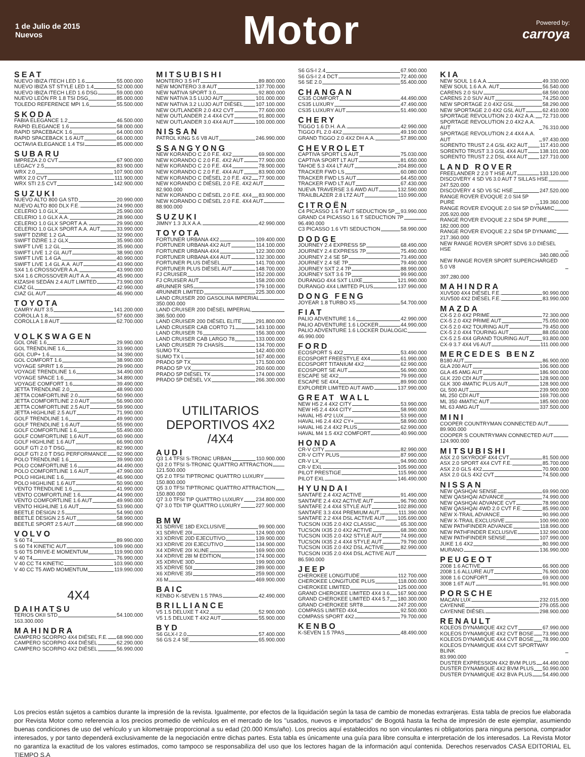1 de Julio de 2015
Nuevos
Motor
Powered by:
carroya
SEAT
NUEVO IBIZA ITECH LED 1.6 55.000.000
NUEVO IBIZA ST STYLE LED 1.4 52.000.000
NUEVO IBIZA ITECH LED 1.6 DSG 59.000.000
NUEVO LEÓN FR 1.8 TSI DSG 85.000.000
TOLEDO REFERENCE MPI 1.6 55.500.000
SKODA
FABIA ELEGANCE 1.2 46.500.000
RAPID ELEGANCE 1.6 58.000.000
RAPID SPACEBACK 1.6 64.000.000
RAPID SPACEBACK 1.6 AUT 66.000.000
OCTAVIA ELEGANCE 1.4 TSI 85.000.000
SUBARU
IMPREZA 2.0 CVT 67.900.000
LEGACY 2.5 83.900.000
WRX 2.0 107.900.000
WRX 2.0 CVT 111.900.000
WRX STI 2.5 CVT 142.900.000
SUZUKI
NUEVO ALTO 800 GA STD 20.990.000
NUEVO ALTO 800 DLX F.E. 24.990.000
CELERIO 1.0 GLX 25.990.000
CELERIO 1.0 GLX A.A. 28.990.000
CELERIO 1.0 GLX SPORT A.A. 29.990.000
CELERIO 1.0 GLX SPORT A.A. AUT 33.990.000
SWIFT DZIRE 1.2 GA 32.990.000
SWIFT DZIRE 1.2 GLX 35.990.000
SWIFT LIVE 1.2 GL 35.990.000
SWIFT LIVE 1.2 GL AUT 38.990.000
SWIFT LIVE 1.4 GA 40.990.000
SWIFT LIVE 1.4 GL A.A. AUT 43.990.000
SX4 1.6 CROSSOVER A.A. 43.990.000
SX4 1.6 CROSSOVER AUT A.A. 45.990.000
KIZASHI SEDÁN 2.4 AUT LIMITED 73.990.000
CIAZ GL 42.990.000
CIAZ GL AUT 46.990.000
TOYOTA
CAMRY AUT 3.5 141.200.000
COROLLA 1.8 57.600.000
COROLLA 1.8 AUT 62.700.000
VOLKSWAGEN
GOL ONE 1.6 29.990.000
GOL TRENDLINE 1.6 33.990.000
GOL CUP+ 1.6 34.390.000
GOL COMFORT 1.6 38.990.000
VOYAGE SPIRIT 1.6 29.990.000
VOYAGE TRENDLINE 1.6 34.490.000
VOYAGE SPACE 1.6 34.890.000
VOYAGE COMFORT 1.6 39.490.000
JETTA TRENDLINE 2.0 48.990.000
JETTA COMFORTLINE 2.0 50.990.000
JETTA COMFORTLINE 2.0 AUT 56.990.000
JETTA COMFORTLINE 2.5 AUT 59.990.000
JETTA HIGHLINE 2.5 AUT 71.990.000
GOLF TRENDLINE 1.6 49.990.000
GOLF TRENDLINE 1.6 AUT 55.990.000
GOLF COMFORTLINE 1.6 55.490.000
GOLF COMFORTLINE 1.6 AUT 60.990.000
GOLF HIGHLINE 1.6 AUT 66.990.000
GOLF GTI 2.0 T DSG 82.990.000
GOLF GTI 2.0 T DSG PERFORMANCE 92.990.000
POLO TRENDLINE 1.6 39.990.000
POLO COMFORTLINE 1.6 44.490.000
POLO COMFORTLINE 1.6 AUT 47.990.000
POLO HIGHLINE 1.6 46.990.000
POLO HIGHLINE 1.6 AUT 50.990.000
VENTO TRENDLINE 1.6 41.990.000
VENTO COMFORTLINE 1.6 44.990.000
VENTO COMFORTLINE 1.6 AUT 49.990.000
VENTO HIGHLINE 1.6 AUT 53.990.000
BEETLE DESIGN 2.5 54.990.000
BEETLE DESIGN 2.5 AUT 58.990.000
BEETLE SPORT 2.5 AUT 68.990.000
VOLVO
S 60 T4 89.990.000
S 60 T4 KINETIC AUT 109.990.000
S 60 T5 DRIVE-E MOMENTUM 119.990.000
V 40 T4 76.990.000
V 40 CC T4 KINETIC 103.990.000
V 40 CC T5 AWD MOMENTUM 119.990.000
4X4
DAIHATSU
TERIOS OKII STD 54.100.000
163.300.000
MAHINDRA
CAMPERO SCORPIO 4X4 DIÉSEL F.E. 68.990.000
CAMPERO SCORPIO 4X4 DIÉSEL 62.290.000
CAMPERO SCORPIO 4X2 DIÉSEL 56.990.000
MITSUBISHI
MONTERO 3.5 HT 89.800.000
NEW MONTERO 3.8 AUT 137.700.000
NEW NATIVA SPORT 3.0 92.800.000
NEW NATIVA 3.5 LUJO AUT 101.000.000
NEW NATIVA 3.2 LUJO AUT DIÉSEL 107.100.000
NEW OUTLANDER 2.0 4X2 CVT 77.600.000
NEW OUTLANDER 2.4 4X4 CVT 91.800.000
NEW OUTLANDER 3.0 4X4 AUT 100.000.000
NISSAN
PATROL KING 5.6 V8 AUT 246.990.000
SSANGYONG
NEW KORANDO C 2.0 F.E. 4X2 69.900.000
NEW KORANDO C 2.0 F.E. 4X2 AUT 77.900.000
NEW KORANDO C 2.0 F.E. 4X4 78.900.000
NEW KORANDO C 2.0 F.E. 4X4 AUT 83.900.000
NEW KORANDO C DIÉSEL 2.0 F.E. 4X2 77.900.000
NEW KORANDO C DIÉSEL 2.0 F.E. 4X2 AUT
82.900.000
NEW KORANDO C DIÉSEL 2.0 F.E. 4X4 83.900.000
NEW KORANDO C DIÉSEL 2.0 F.E. 4X4 AUT
88.900.000
SUZUKI
JIMNY 1.3 JLX A.A. 42.990.000
TOYOTA
FORTUNER URBANA 4X2 109.400.000
FORTUNER URBANA 4X2 AUT 114.100.000
FORTUNER URBANA 4X4 122.300.000
FORTUNER URBANA 4X4 AUT 132.300.000
FORTUNER PLUS DIÉSEL 141.700.000
FORTUNER PLUS DIÉSEL AUT 148.700.000
FJ CRUISER 152.200.000
FJ CRUISER AUT 158.200.000
4RUNNER SR5 179.100.000
4RUNNER LIMITED 225.300.000
LAND CRUISER 200 GASOLINA IMPERIAL
350.000.000
LAND CRUISER 200 DIÉSEL IMPERIAL
386.500.000
LAND CRUISER 200 DIÉSEL ELITE 291.800.000
LAND CRUISER CAB CORTO 71 143.100.000
LAND CRUISER 76 156.300.000
LAND CRUISER CAB LARGO 78 133.000.000
LAND CRUISER 79 CHASÍS 134.700.000
SUMO TX 142.400.000
SUMO TX L 167.400.000
PRADO 5P TX 171.500.000
PRADO 5P VX 260.600.000
PRADO 5P DIÉSEL TX 174.000.000
PRADO 5P DIÉSEL VX 266.300.000
UTILITARIOS DEPORTIVOS 4X2 /4X4
AUDI
Q3 1.4 TFSI S-TRONIC URBAN 110.900.000
Q3 2.0 TFSI S-TRONIC QUATTRO ATTRACTION
121.500.000
Q5 2.0 TFSI TIPTRONIC QUATTRO LUXURY
150.800.000
Q5 3.0 TFSI TIPTRONIC QUATTRO ATTRACTION
150.800.000
Q7 3.0 TFSI TIP QUATTRO LUXURY 234.800.000
Q7 3.0 TDI TIP QUATTRO LUXURY 227.900.000
BMW
X1 SDRIVE 18D EXCLUSIVE 99.900.000
X1 SDRIVE 20I 124.900.000
X3 XDRIVE 20D EJECUTIVO 139.900.000
X3 XDRIVE 20I EJECUTIVO 134.900.000
X4 XDRIVE 20I XLINE 169.900.000
X4 XDRIVE 28I M EDITION 174.900.000
X5 XDRIVE 30D 199.900.000
X5 XDRIVE 50I 289.900.000
X6 XDRIVE 35I 259.900.000
X6 M 469.900.000
BAIC
KENBO K-SEVEN 1.5 7PAS 42.490.000
BRILLIANCE
V5 1.5 DELUXE T 4X2 52.900.000
V5 1.5 DELUXE T 4X2 AUT 55.900.000
BYD
S6 GLX-I 2.0 57.400.000
S6 GS 2.4 SE 65.900.000
S6 GS-I 2.4 67.900.000
S6 GS-I 2.4 DCT 72.400.000
S6 SE 2.0 55.400.000
CHANGAN
CS35 COMFORT 44.490.000
CS35 LUXURY 47.490.000
CS35 LUXURY AUT 51.490.000
CHERY
TIGGO 1.6 D.H. A.A. 42.990.000
TIGGO FL 2.0 4X2 49.190.000
GRAND TIGGO 2.0 4X2 DH A.A. 57.890.000
CHEVROLET
CAPTIVA SPORT LS AUT 75.030.000
CAPTIVA SPORT LT AUT 81.650.000
TAHOE 5.3 4X4 LT AUT 204.890.000
TRACKER FWD LS 60.080.000
TRACKER FWD LS AUT 64.450.000
TRACKER FWD LT AUT 67.430.000
NUEVA TRAVERSE 3.6 AWD AUT 132.590.000
TRAILBLAZER 2.8 LTZ AUT 110.990.000
CITROËN
C4 PICASSO 1.6 T AUT SEDUCTION 5P 93.990.000
GRAND C4 PICASSO 1.6 T SEDUCTION 7P
96.490.000
C3 PICASSO 1.6 VTI SEDUCTION 58.990.000
DODGE
JOURNEY 2.4 EXPRESS 5P 68.490.000
JOURNEY 2.4 EXPRESS 7P 75.490.000
JOURNEY 2.4 SE 5P 73.490.000
JOURNEY 2.4 SE 7P 79.490.000
JOURNEY SXT 2.4 7P 88.990.000
JOURNEY SXT 3.6 7P 99.990.000
DURANGO 4X4 SXT LUXE 121.990.000
DURANGO 4X4 LIMITED PLUS 137.990.000
DONG FENG
JOYEAR 1.8 TURBO X5 54.700.000
FIAT
PALIO ADVENTURE 1.6 42.990.000
PALIO ADVENTURE 1.6 LOCKER 44.990.000
PALIO ADVENTURE 1.6 LOCKER DUALOGIC
46.990.000
FORD
ECOSPORT S 4X2 53.490.000
ECOSPORT FREESTYLE 4X4 61.990.000
ECOSPORT TITANIUM 4X2 62.990.000
ECOSPORT SE AUT 56.990.000
ESCAPE SE 4X2 79.990.000
ESCAPE SE 4X4 89.990.000
EXPLORER LIMITED AUT AWD 137.990.000
GREAT WALL
NEW H5 2.4 4X2 CITY 53.990.000
NEW H5 2.4 4X4 CITY 58.990.000
HAVAL H5 4*2 LUX 53.990.000
HAVAL H6 2.4 4X2 CY+ 58.990.000
HAVAL H6 2.4 4X2 PLUS 62.990.000
HAVAL M4 1.5 4X2 COMFORT 40.990.000
HONDA
CR-V CITY 82.990.000
CR-V CITY PLUS 87.990.000
CR-V LX 94.990.000
CR-V EXL 105.990.000
PILOT PRESTIGE 115.990.000
PILOT EXL 146.490.000
HYUNDAI
SANTAFE 2.4 4X2 ACTIVE 91.490.000
SANTAFE 2.4 4X2 ACTIVE AUT 96.790.000
SANTAFE 2.4 4X4 STYLE AUT 102.890.000
SANTAFE 3.3 4X4 PREMIUM AUT 111.390.000
SANTAFE 2.2 4X4 DSL ACTIVE AUT 105.690.000
TUCSON IX35 2.0 4X2 CLASSIC 65.300.000
TUCSON IX35 2.0 4X2 ACTIVE 68.390.000
TUCSON IX35 2.0 4X2 STYLE AUT 74.990.000
TUCSON IX35 2.4 4X4 STYLE AUT 79.790.000
TUCSON IX35 2.0 4X2 DSL ACTIVE 82.990.000
TUCSON IX35 2.0 4X4 DSL ACTIVE AUT
86.590.000
JEEP
CHEROKEE LONGITUDE 112.700.000
CHEROKEE LONGITUDE PLUS 118.000.000
CHEROKEE LIMITED 125.000.000
GRAND CHEROKEE LIMITED 4X4 3.6 167.900.000
GRAND CHEROKEE LIMITED 4X4 5.7 180.300.000
GRAND CHEROKEE SRT8 247.200.000
COMPASS LIMITED 4X4 92.500.000
COMPASS SPORT 4X2 79.700.000
KENBO
K-SEVEN 1.5 7PAS 48.490.000
KIA
NEW SOUL 1.6 A.A. 49.330.000
NEW SOUL 1.6 A.A. AUT 56.540.000
CARENS 2.0 SUV 68.590.000
CARENS 2.0 SUV AUT 74.250.000
NEW SPORTAGE 2.0 4X2 GSL 58.290.000
NEW SPORTAGE 2.0 4X2 GSL AUT 62.410.000
SPORTAGE REVOLUTION 2.0 4X2 A.A. 72.710.000
SPORTAGE REVOLUTION 2.0 4X2 A.A. AUT 76.310.000
SPORTAGE REVOLUTION 2.4 4X4 A.A. AUT 97.430.000
SORENTO TRUST 2.4 GSL 4X2 AUT 117.410.000
SORENTO TRUST 3.3 GSL 4X4 AUT 138.101.000
SORENTO TRUST 2.2 DSL 4X4 AUT 127.710.000
LAND ROVER
FREELANDER 2 2.0 T HSE AUT 133.120.000
DISCOVERY 4 SD V6 3.0 AUT 7 SILLAS HSE
247.520.000
DISCOVERY 4 SD V6 SC HSE 247.520.000
RANGE ROVER EVOQUE 2.0 SI4 5P PURE 139.360.000
RANGE ROVER EVOQUE 2.0 SI4 5P DYNAMIC
205.920.000
RANGE ROVER EVOQUE 2.2 SD4 5P PURE
182.000.000
RANGE ROVER EVOQUE 2.2 SD4 5P DYNAMIC
217.360.000
NEW RANGE ROVER SPORT SDV6 3.0 DIÉSEL HSE
340.080.000
NEW RANGE ROVER SPORT SUPERCHARGED 5.0 V8
397.280.000
MAHINDRA
XUV500 4X4 DIÉSEL F.E. 90.990.000
XUV500 4X2 DIÉSEL F.E. 83.990.000
MAZDA
CX-5 2.0 4X2 PRIME 72.300.000
CX-5 2.0 4X2 PRIME AUT 75.050.000
CX-5 2.0 4X2 TOURING AUT 79.450.000
CX-5 2.0 4X4 TOURING AUT 88.050.000
CX-5 2.5 4X4 GRAND TOURING AUT 93.800.000
CX-9 3.7 4X4 V6 AUT 111.000.000
MERCEDES BENZ
B180 AUT 86.900.000
GLA 200 AUT 106.900.000
GLA 45 AMG AUT 186.900.000
GLK 220 CDI AUT 128.900.000
GLK 300 4MATIC PLUS AUT 128.900.000
GL 500 AUT 239.900.000
ML 250 CDI AUT 169.700.000
ML 350 4MATIC AUT 185.900.000
ML 63 AMG AUT 337.500.000
MINI
COOPER COUNTRYMAN CONNECTED AUT
89.900.000
COOPER S COUNTRYMAN CONNECTED AUT
124.900.000
MITSUBISHI
ASX 2.0 SKYROOF 4X4 CVT 81.500.000
ASX 2.0 SPORT 4X4 CVT F.E. 85.700.000
ASX 2.0 GLS 4X2 70.900.000
ASX 2.0 GLS 4X2 CVT 74.500.000
NISSAN
NEW QASHQAI SENSE 69.990.000
NEW QASHQAI ADVANCE 74.990.000
NEW QASHQAI ADVANCE CVT 78.990.000
NEW QASHQAI 4WD 2.0 CVT F.E. 85.990.000
NEW X-TRAIL ADVANCE 90.990.000
NEW X-TRAIL EXCLUSIVE 100.990.000
NEW PATHFINDER ADVANCE 118.990.000
NEW PATHFINDER EXCLUSIVE 132.990.000
NEW PATHFINDER SENSE 107.990.000
JUKE 1.6 4X2 80.990.000
MURANO 136.990.000
PEUGEOT
2008 1.6 ACTIVE 66.900.000
2008 1.6 ALLURE AUT 76.900.000
3008 1.6 CONFORT 69.900.000
3008 1.6T AUT 91.900.000
PORSCHE
MACAN LUX 232.015.000
CAYENNE 279.055.000
CAYENNE DIÉSEL 298.900.000
RENAULT
KOLEOS DYNAMIQUE 4X2 CVT 67.990.000
KOLEOS DYNAMIQUE 4X2 CVT BOSE 73.990.000
KOLEOS DYNAMIQUE 4X4 CVT BOSE 78.990.000
KOLEOS DYNAMIQUE 4X4 CVT SPORTWAY BLINK
83.990.000
DUSTER EXPRESSION 4X2 BVM PLUS 44.490.000
DUSTER DYNAMIQUE 4X2 BVM PLUS 50.990.000
DUSTER DYNAMIQUE 4X2 BVA PLUS 54.490.000
Los precios están sujetos a cambios durante la impresión de la revista. Igualmente, por efectos de la liquidación según la tasa de cambio de monedas extranjeras. Esta tabla de precios fue elaborada por Revista Motor como referencia a los precios promedio de vehículos en el mercado de los "usados, nuevos e importados" de Bogotá hasta la fecha de impresión de este ejemplar, asumiendo buenas condiciones de uso del vehículo y un kilometraje proporcional a su edad (20.000 Kms/año). Los precios aquí establecidos no son vinculantes ni obligatorios para ninguna persona, comprador interesados, y por tanto dependerá exclusivamente de la negociación entre dichas partes. Esta tabla es únicamente una guía para libre consulta e interpretación de los interesados. La Revista Motor no garantiza la exactitud de los valores estimados, como tampoco se responsabiliza del uso que los lectores hagan de la información aquí contenida. Derechos reservados CASA EDITORIAL EL TIEMPO S.A